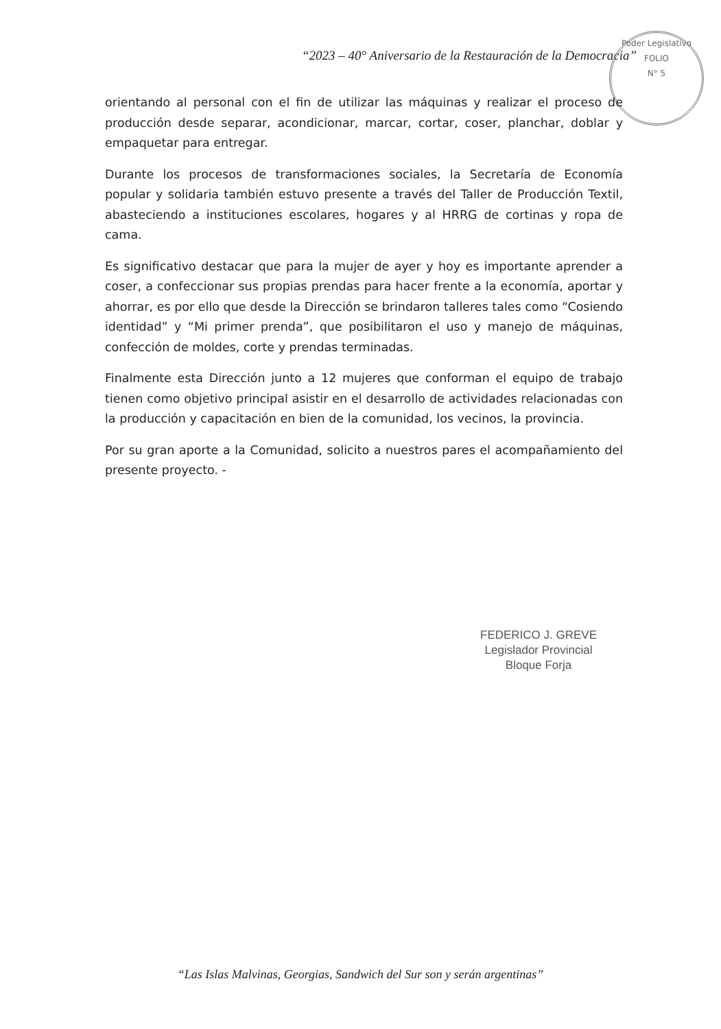“2023 – 40° Aniversario de la Restauración de la Democracia”
Poder Legislativo
FOLIO
N° 5
orientando al personal con el fin de utilizar las máquinas y realizar el proceso de producción desde separar, acondicionar, marcar, cortar, coser, planchar, doblar y empaquetar para entregar.
Durante los procesos de transformaciones sociales, la Secretaría de Economía popular y solidaria también estuvo presente a través del Taller de Producción Textil, abasteciendo a instituciones escolares, hogares y al HRRG de cortinas y ropa de cama.
Es significativo destacar que para la mujer de ayer y hoy es importante aprender a coser, a confeccionar sus propias prendas para hacer frente a la economía, aportar y ahorrar, es por ello que desde la Dirección se brindaron talleres tales como “Cosiendo identidad” y “Mi primer prenda”, que posibilitaron el uso y manejo de máquinas, confección de moldes, corte y prendas terminadas.
Finalmente esta Dirección junto a 12 mujeres que conforman el equipo de trabajo tienen como objetivo principal asistir en el desarrollo de actividades relacionadas con la producción y capacitación en bien de la comunidad, los vecinos, la provincia.
Por su gran aporte a la Comunidad, solicito a nuestros pares el acompañamiento del presente proyecto. -
FEDERICO J. GREVE
Legislador Provincial
Bloque Forja
“Las Islas Malvinas, Georgias, Sandwich del Sur son y serán argentinas”